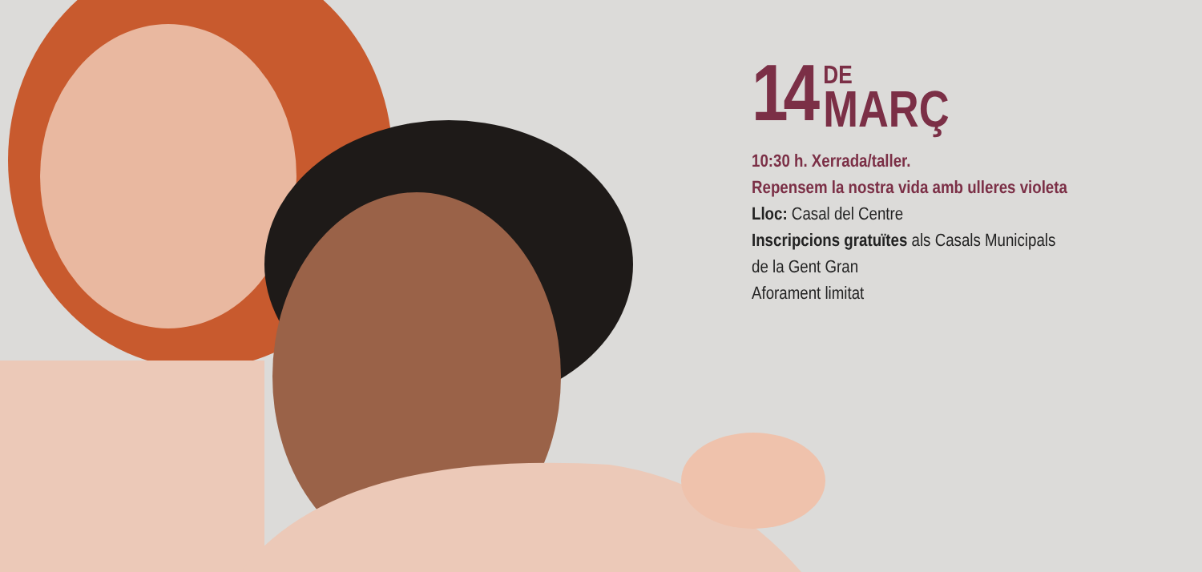14 DE
MARÇ
10:30 h. Xerrada/taller.
Repensem la nostra vida amb ulleres violeta
Lloc: Casal del Centre
Inscripcions gratuïtes als Casals Municipals
de la Gent Gran
Aforament limitat